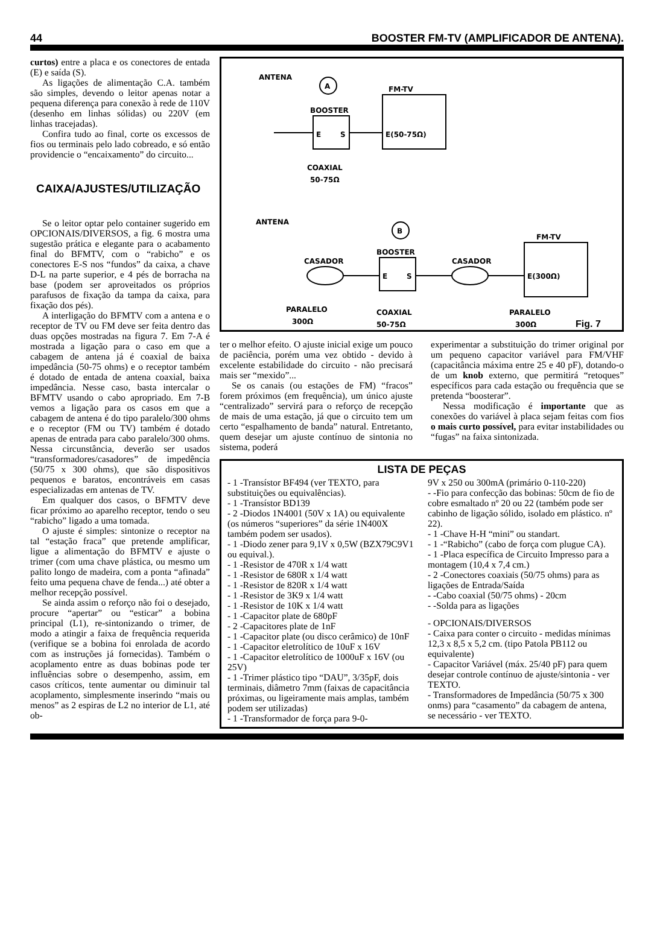44 BOOSTER FM-TV (AMPLIFICADOR DE ANTENA).
curtos) entre a placa e os conectores de entada (E) e saída (S).
As ligações de alimentação C.A. também são simples, devendo o leitor apenas notar a pequena diferença para conexão à rede de 110V (desenho em linhas sólidas) ou 220V (em linhas tracejadas).
Confira tudo ao final, corte os excessos de fios ou terminais pelo lado cobreado, e só então providencie o “encaixamento” do circuito...
CAIXA/AJUSTES/UTILIZAÇÃO
Se o leitor optar pelo container sugerido em OPCIONAIS/DIVERSOS, a fig. 6 mostra uma sugestão prática e elegante para o acabamento final do BFMTV, com o “rabicho” e os conectores E-S nos “fundos” da caixa, a chave D-L na parte superior, e 4 pés de borracha na base (podem ser aproveitados os próprios parafusos de fixação da tampa da caixa, para fixação dos pés).
A interligação do BFMTV com a antena e o receptor de TV ou FM deve ser feita dentro das duas opções mostradas na figura 7. Em 7-A é mostrada a ligação para o caso em que a cabagem de antena já é coaxial de baixa impedância (50-75 ohms) e o receptor também é dotado de entada de antena coaxial, baixa impedância. Nesse caso, basta intercalar o BFMTV usando o cabo apropriado. Em 7-B vemos a ligação para os casos em que a cabagem de antena é do tipo paralelo/300 ohms e o receptor (FM ou TV) também é dotado apenas de entrada para cabo paralelo/300 ohms. Nessa circunstância, deverão ser usados “transformadores/casadores” de impedência (50/75 x 300 ohms), que são dispositivos pequenos e baratos, encontráveis em casas especializadas em antenas de TV.
Em qualquer dos casos, o BFMTV deve ficar próximo ao aparelho receptor, tendo o seu “rabicho” ligado a uma tomada.
O ajuste é simples: sintonize o receptor na tal “estação fraca” que pretende amplificar, ligue a alimentação do BFMTV e ajuste o trimer (com uma chave plástica, ou mesmo um palito longo de madeira, com a ponta “afinada” feito uma pequena chave de fenda...) até obter a melhor recepção possível.
Se ainda assim o reforço não foi o desejado, procure “apertar” ou “esticar” a bobina principal (L1), re-sintonizando o trimer, de modo a atingir a faixa de frequência requerida (verifique se a bobina foi enrolada de acordo com as instruções já fornecidas). Também o acoplamento entre as duas bobinas pode ter influências sobre o desempenho, assim, em casos críticos, tente aumentar ou diminuir tal acoplamento, simplesmente inserindo “mais ou menos” as 2 espiras de L2 no interior de L1, até ob-
ANTENA
A
FM-TV
BOOSTER
E
S
E(50-75Ω)
COAXIAL
50-75Ω
ANTENA
B
FM-TV
BOOSTER
CASADOR
CASADOR
E
S
E(300Ω)
PARALELO
300Ω
COAXIAL
50-75Ω
PARALELO
300Ω
Fig. 7
ter o melhor efeito. O ajuste inicial exige um pouco de paciência, porém uma vez obtido - devido à excelente estabilidade do circuito - não precisará mais ser “mexido”...
Se os canais (ou estações de FM) “fracos” forem próximos (em frequência), um único ajuste “centralizado” servirá para o reforço de recepção de mais de uma estação, já que o circuito tem um certo “espalhamento de banda” natural. Entretanto, quem desejar um ajuste contínuo de sintonia no sistema, poderá
experimentar a substituição do trimer original por um pequeno capacitor variável para FM/VHF (capacitância máxima entre 25 e 40 pF), dotando-o de um knob externo, que permitirá “retoques” específicos para cada estação ou frequência que se pretenda “boosterar”.
Nessa modificação é importante que as conexões do variável à placa sejam feitas com fios o mais curto possível, para evitar instabilidades ou “fugas” na faixa sintonizada.
LISTA DE PEÇAS
- 1 -Transístor BF494 (ver TEXTO, para substituições ou equivalências).
- 1 -Transístor BD139
- 2 -Diodos 1N4001 (50V x 1A) ou equivalente (os números “superiores” da série 1N400X também podem ser usados).
- 1 -Diodo zener para 9,1V x 0,5W (BZX79C9V1 ou equival.).
- 1 -Resistor de 470R x 1/4 watt
- 1 -Resistor de 680R x 1/4 watt
- 1 -Resistor de 820R x 1/4 watt
- 1 -Resistor de 3K9 x 1/4 watt
- 1 -Resistor de 10K x 1/4 watt
- 1 -Capacitor plate de 680pF
- 2 -Capacitores plate de 1nF
- 1 -Capacitor plate (ou disco cerâmico) de 10nF
- 1 -Capacitor eletrolítico de 10uF x 16V
- 1 -Capacitor eletrolítico de 1000uF x 16V (ou 25V)
- 1 -Trimer plástico tipo “DAU”, 3/35pF, dois terminais, diâmetro 7mm (faixas de capacitância próximas, ou ligeiramente mais amplas, também podem ser utilizadas)
- 1 -Transformador de força para 9-0-
9V x 250 ou 300mA (primário 0-110-220)
- -Fio para confecção das bobinas: 50cm de fio de cobre esmaltado nº 20 ou 22 (também pode ser cabinho de ligação sólido, isolado em plástico. nº 22).
- 1 -Chave H-H “mini” ou standart.
- 1 -“Rabicho” (cabo de força com plugue CA).
- 1 -Placa específica de Circuito Impresso para a montagem (10,4 x 7,4 cm.)
- 2 -Conectores coaxiais (50/75 ohms) para as ligações de Entrada/Saída
- -Cabo coaxial (50/75 ohms) - 20cm
- -Solda para as ligações
- OPCIONAIS/DIVERSOS
- Caixa para conter o circuito - medidas mínimas 12,3 x 8,5 x 5,2 cm. (tipo Patola PB112 ou equivalente)
- Capacitor Variável (máx. 25/40 pF) para quem desejar controle contínuo de ajuste/sintonia - ver TEXTO.
- Transformadores de Impedância (50/75 x 300 onms) para “casamento” da cabagem de antena, se necessário - ver TEXTO.